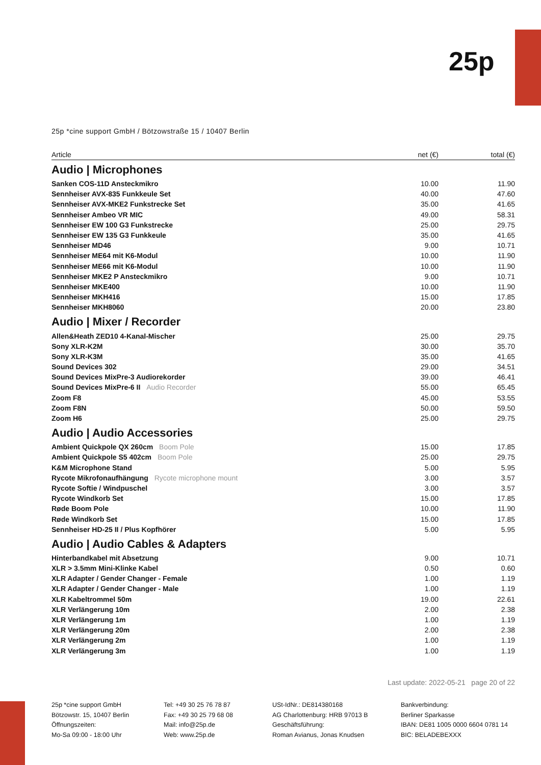25p
25p *cine support GmbH / Bötzowstraße 15 / 10407 Berlin
| Article | net (€) | total (€) |
| --- | --- | --- |
| Audio / Microphones | | |
| Sanken COS-11D Ansteckmikro | 10.00 | 11.90 |
| Sennheiser AVX-835 Funkkeule Set | 40.00 | 47.60 |
| Sennheiser AVX-MKE2 Funkstrecke Set | 35.00 | 41.65 |
| Sennheiser Ambeo VR MIC | 49.00 | 58.31 |
| Sennheiser EW 100 G3 Funkstrecke | 25.00 | 29.75 |
| Sennheiser EW 135 G3 Funkkeule | 35.00 | 41.65 |
| Sennheiser MD46 | 9.00 | 10.71 |
| Sennheiser ME64 mit K6-Modul | 10.00 | 11.90 |
| Sennheiser ME66 mit K6-Modul | 10.00 | 11.90 |
| Sennheiser MKE2 P Ansteckmikro | 9.00 | 10.71 |
| Sennheiser MKE400 | 10.00 | 11.90 |
| Sennheiser MKH416 | 15.00 | 17.85 |
| Sennheiser MKH8060 | 20.00 | 23.80 |
| Audio / Mixer / Recorder | | |
| Allen&Heath ZED10 4-Kanal-Mischer | 25.00 | 29.75 |
| Sony XLR-K2M | 30.00 | 35.70 |
| Sony XLR-K3M | 35.00 | 41.65 |
| Sound Devices 302 | 29.00 | 34.51 |
| Sound Devices MixPre-3 Audiorekorder | 39.00 | 46.41 |
| Sound Devices MixPre-6 II Audio Recorder | 55.00 | 65.45 |
| Zoom F8 | 45.00 | 53.55 |
| Zoom F8N | 50.00 | 59.50 |
| Zoom H6 | 25.00 | 29.75 |
| Audio / Audio Accessories | | |
| Ambient Quickpole QX 260cm Boom Pole | 15.00 | 17.85 |
| Ambient Quickpole S5 402cm Boom Pole | 25.00 | 29.75 |
| K&M Microphone Stand | 5.00 | 5.95 |
| Rycote Mikrofonaufhängung Rycote microphone mount | 3.00 | 3.57 |
| Rycote Softie / Windpuschel | 3.00 | 3.57 |
| Rycote Windkorb Set | 15.00 | 17.85 |
| Røde Boom Pole | 10.00 | 11.90 |
| Røde Windkorb Set | 15.00 | 17.85 |
| Sennheiser HD-25 II / Plus Kopfhörer | 5.00 | 5.95 |
| Audio / Audio Cables & Adapters | | |
| Hinterbandkabel mit Absetzung | 9.00 | 10.71 |
| XLR > 3.5mm Mini-Klinke Kabel | 0.50 | 0.60 |
| XLR Adapter / Gender Changer - Female | 1.00 | 1.19 |
| XLR Adapter / Gender Changer - Male | 1.00 | 1.19 |
| XLR Kabeltrommel 50m | 19.00 | 22.61 |
| XLR Verlängerung 10m | 2.00 | 2.38 |
| XLR Verlängerung 1m | 1.00 | 1.19 |
| XLR Verlängerung 20m | 2.00 | 2.38 |
| XLR Verlängerung 2m | 1.00 | 1.19 |
| XLR Verlängerung 3m | 1.00 | 1.19 |
Last update: 2022-05-21 page 20 of 22
25p *cine support GmbH
Bötzowstr. 15, 10407 Berlin
Öffnungszeiten:
Mo-Sa 09:00 - 18:00 Uhr
Tel: +49 30 25 76 78 87
Fax: +49 30 25 79 68 08
Mail: info@25p.de
Web: www.25p.de
USt-IdNr.: DE814380168
AG Charlottenburg: HRB 97013 B
Geschäftsführung:
Roman Avianus, Jonas Knudsen
Bankverbindung:
Berliner Sparkasse
IBAN: DE81 1005 0000 6604 0781 14
BIC: BELADEBEXXX